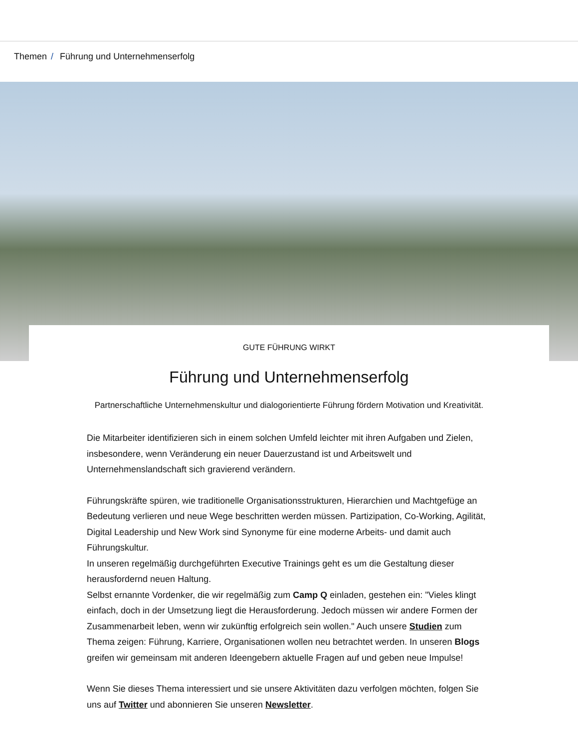Themen / Führung und Unternehmenserfolg
GUTE FÜHRUNG WIRKT
Führung und Unternehmenserfolg
Partnerschaftliche Unternehmenskultur und dialogorientierte Führung fördern Motivation und Kreativität.
Die Mitarbeiter identifizieren sich in einem solchen Umfeld leichter mit ihren Aufgaben und Zielen, insbesondere, wenn Veränderung ein neuer Dauerzustand ist und Arbeitswelt und Unternehmenslandschaft sich gravierend verändern.
Führungskräfte spüren, wie traditionelle Organisationsstrukturen, Hierarchien und Machtgefüge an Bedeutung verlieren und neue Wege beschritten werden müssen. Partizipation, Co-Working, Agilität, Digital Leadership und New Work sind Synonyme für eine moderne Arbeits- und damit auch Führungskultur.
In unseren regelmäßig durchgeführten Executive Trainings geht es um die Gestaltung dieser herausfordernd neuen Haltung.
Selbst ernannte Vordenker, die wir regelmäßig zum Camp Q einladen, gestehen ein: "Vieles klingt einfach, doch in der Umsetzung liegt die Herausforderung. Jedoch müssen wir andere Formen der Zusammenarbeit leben, wenn wir zukünftig erfolgreich sein wollen." Auch unsere Studien zum Thema zeigen: Führung, Karriere, Organisationen wollen neu betrachtet werden. In unseren Blogs greifen wir gemeinsam mit anderen Ideengebern aktuelle Fragen auf und geben neue Impulse!
Wenn Sie dieses Thema interessiert und sie unsere Aktivitäten dazu verfolgen möchten, folgen Sie uns auf Twitter und abonnieren Sie unseren Newsletter.